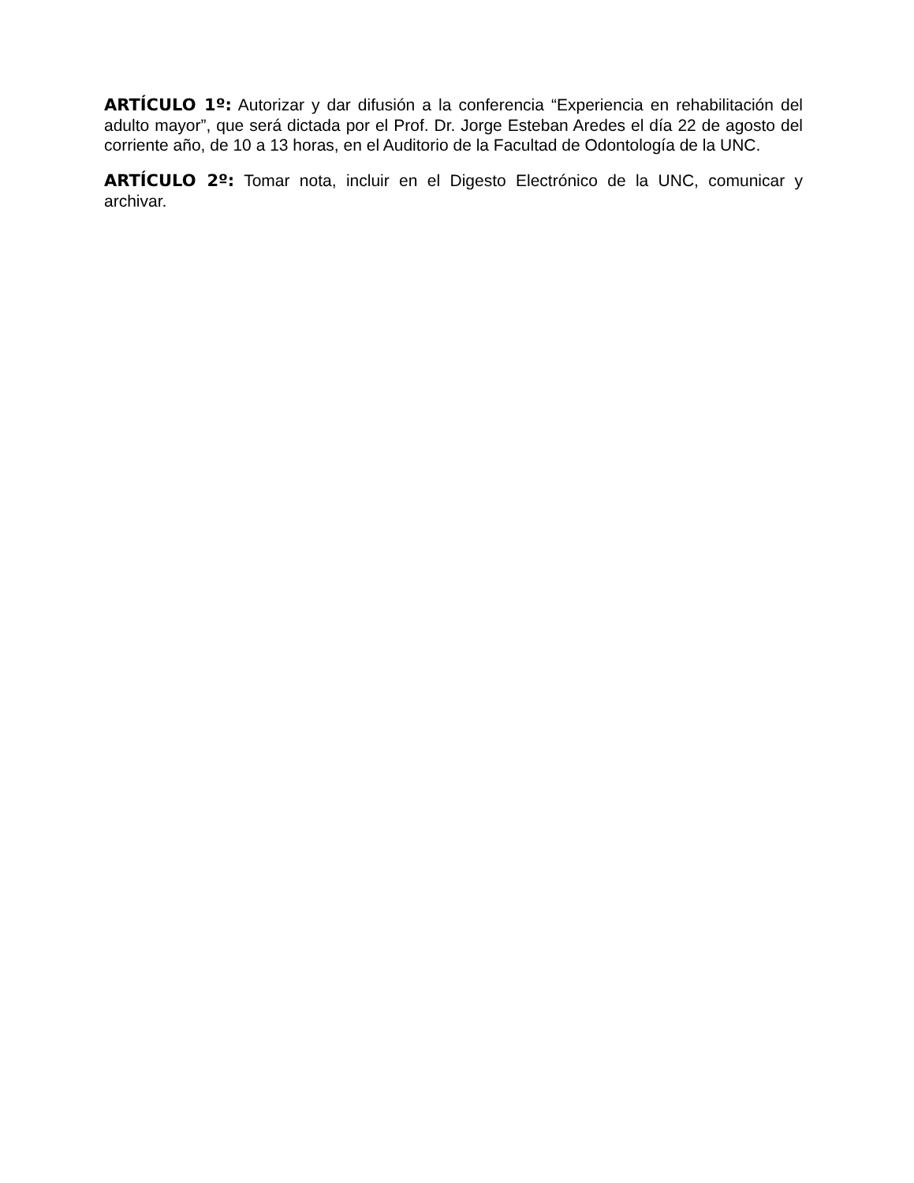ARTÍCULO 1º: Autorizar y dar difusión a la conferencia “Experiencia en rehabilitación del adulto mayor”, que será dictada por el Prof. Dr. Jorge Esteban Aredes el día 22 de agosto del corriente año, de 10 a 13 horas, en el Auditorio de la Facultad de Odontología de la UNC.
ARTÍCULO 2º: Tomar nota, incluir en el Digesto Electrónico de la UNC, comunicar y archivar.